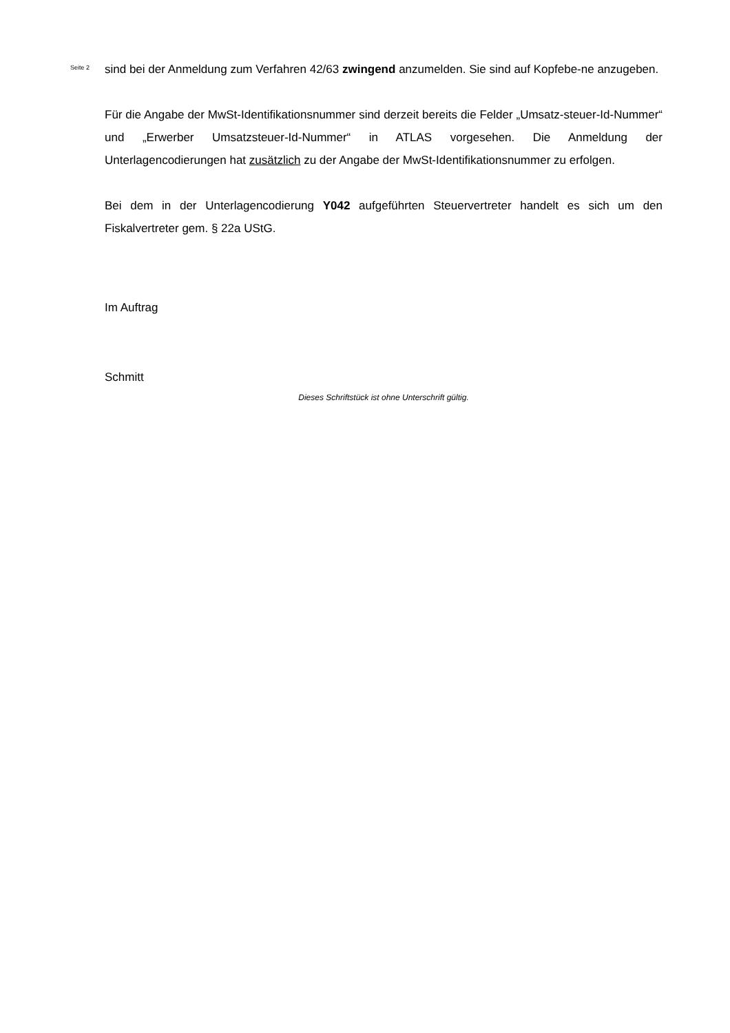Seite 2
sind bei der Anmeldung zum Verfahren 42/63 zwingend anzumelden. Sie sind auf Kopfebe-ne anzugeben.
Für die Angabe der MwSt-Identifikationsnummer sind derzeit bereits die Felder „Umsatz-steuer-Id-Nummer“ und „Erwerber Umsatzsteuer-Id-Nummer“ in ATLAS vorgesehen. Die Anmeldung der Unterlagencodierungen hat zusätzlich zu der Angabe der MwSt-Identifikationsnummer zu erfolgen.
Bei dem in der Unterlagencodierung Y042 aufgeführten Steuervertreter handelt es sich um den Fiskalvertreter gem. § 22a UStG.
Im Auftrag
Schmitt
Dieses Schriftstück ist ohne Unterschrift gültig.